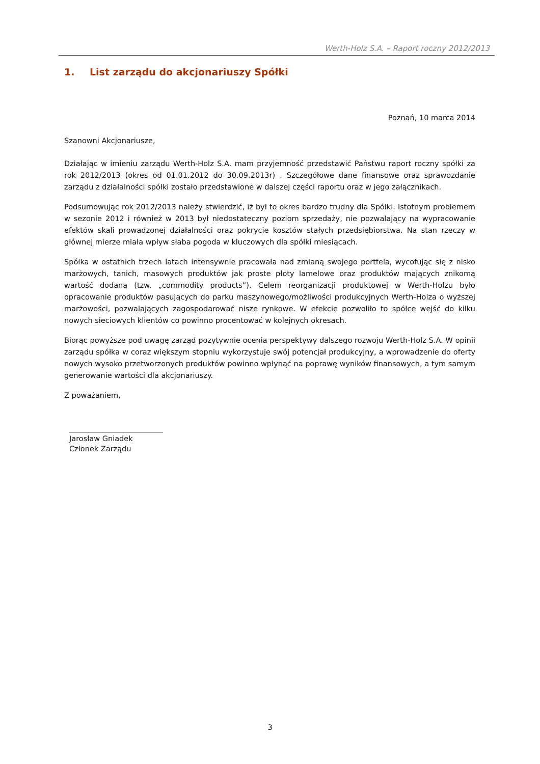Werth-Holz S.A. – Raport roczny 2012/2013
1. List zarządu do akcjonariuszy Spółki
Poznań, 10 marca 2014
Szanowni Akcjonariusze,
Działając w imieniu zarządu Werth-Holz S.A. mam przyjemność przedstawić Państwu raport roczny spółki za rok 2012/2013 (okres od 01.01.2012 do 30.09.2013r) . Szczegółowe dane finansowe oraz sprawozdanie zarządu z działalności spółki zostało przedstawione w dalszej części raportu oraz w jego załącznikach.
Podsumowując rok 2012/2013 należy stwierdzić, iż był to okres bardzo trudny dla Spółki. Istotnym problemem w sezonie 2012 i również w 2013 był niedostateczny poziom sprzedaży, nie pozwalający na wypracowanie efektów skali prowadzonej działalności oraz pokrycie kosztów stałych przedsiębiorstwa. Na stan rzeczy w głównej mierze miała wpływ słaba pogoda w kluczowych dla spółki miesiącach.
Spółka w ostatnich trzech latach intensywnie pracowała nad zmianą swojego portfela, wycofując się z nisko marżowych, tanich, masowych produktów jak proste płoty lamelowe oraz produktów mających znikomą wartość dodaną (tzw. „commodity products”). Celem reorganizacji produktowej w Werth-Holzu było opracowanie produktów pasujących do parku maszynowego/możliwości produkcyjnych Werth-Holza o wyższej marżowości, pozwalających zagospodarować nisze rynkowe. W efekcie pozwoliło to spółce wejść do kilku nowych sieciowych klientów co powinno procentować w kolejnych okresach.
Biorąc powyższe pod uwagę zarząd pozytywnie ocenia perspektywy dalszego rozwoju Werth-Holz S.A. W opinii zarządu spółka w coraz większym stopniu wykorzystuje swój potencjał produkcyjny, a wprowadzenie do oferty nowych wysoko przetworzonych produktów powinno wpłynąć na poprawę wyników finansowych, a tym samym generowanie wartości dla akcjonariuszy.
Z poważaniem,
Jarosław Gniadek
Członek Zarządu
3